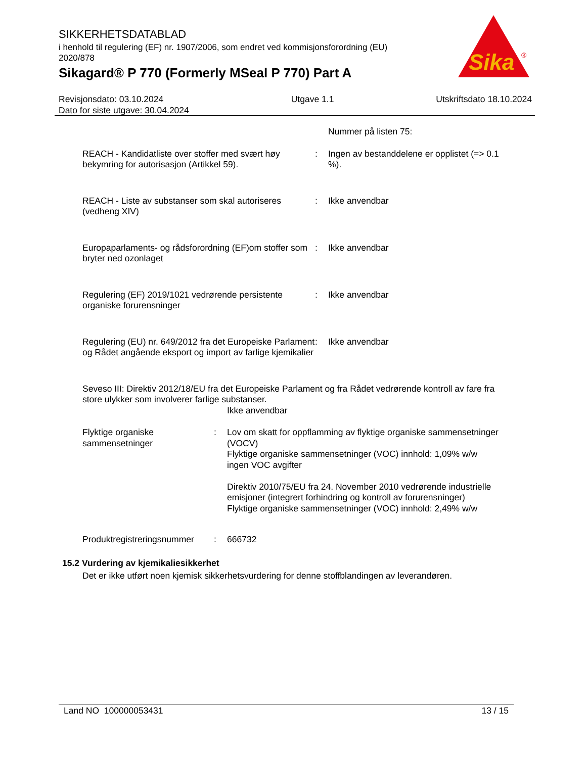SIKKERHETSDATABLAD
i henhold til regulering (EF) nr. 1907/2006, som endret ved kommisjonsforordning (EU) 2020/878
Sikagard® P 770 (Formerly MSeal P 770) Part A
Sika
®
Revisjonsdato: 03.10.2024
Dato for siste utgave: 30.04.2024
Utgave 1.1 Utskriftsdato 18.10.2024
Nummer på listen 75:
REACH - Kandidatliste over stoffer med svært høy bekymring for autorisasjon (Artikkel 59).
: Ingen av bestanddelene er opplistet (=> 0.1 %).
REACH - Liste av substanser som skal autoriseres (vedheng XIV)
: Ikke anvendbar
Europaparlaments- og rådsforordning (EF)om stoffer som bryter ned ozonlaget
: Ikke anvendbar
Regulering (EF) 2019/1021 vedrørende persistente organiske forurensninger
: Ikke anvendbar
Regulering (EU) nr. 649/2012 fra det Europeiske Parlament og Rådet angående eksport og import av farlige kjemikalier
: Ikke anvendbar
Seveso III: Direktiv 2012/18/EU fra det Europeiske Parlament og fra Rådet vedrørende kontroll av fare fra store ulykker som involverer farlige substanser.
Ikke anvendbar
Flyktige organiske sammensetninger
: Lov om skatt for oppflamming av flyktige organiske sammensetninger (VOCV)
Flyktige organiske sammensetninger (VOC) innhold: 1,09% w/w
ingen VOC avgifter
Direktiv 2010/75/EU fra 24. November 2010 vedrørende industrielle emisjoner (integrert forhindring og kontroll av forurensninger)
Flyktige organiske sammensetninger (VOC) innhold: 2,49% w/w
Produktregistreringsnummer
: 666732
15.2 Vurdering av kjemikaliesikkerhet
Det er ikke utført noen kjemisk sikkerhetsvurdering for denne stoffblandingen av leverandøren.
Land NO 100000053431 13 / 15